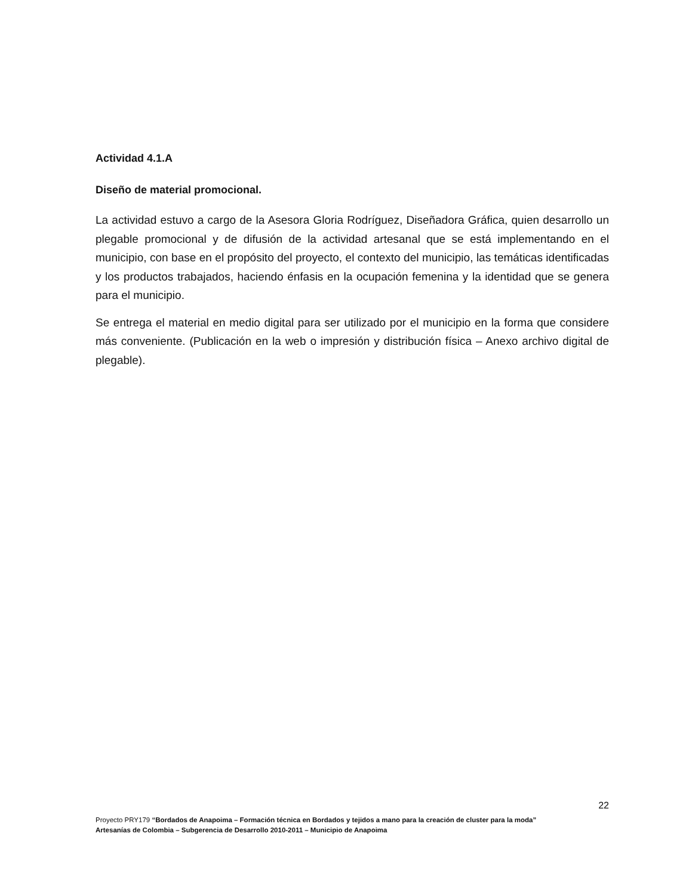Actividad 4.1.A
Diseño de material promocional.
La actividad estuvo a cargo de la Asesora Gloria Rodríguez, Diseñadora Gráfica, quien desarrollo un plegable promocional y de difusión de la actividad artesanal que se está implementando en el municipio, con base en el propósito del proyecto, el contexto del municipio, las temáticas identificadas y los productos trabajados, haciendo énfasis en la ocupación femenina y la identidad que se genera para el municipio.
Se entrega el material en medio digital para ser utilizado por el municipio en la forma que considere más conveniente. (Publicación en la web o impresión y distribución física – Anexo archivo digital de plegable).
22
Proyecto PRY179 “Bordados de Anapoima – Formación técnica en Bordados y tejidos a mano para la creación de cluster para la moda”
Artesanías de Colombia – Subgerencia de Desarrollo 2010-2011 – Municipio de Anapoima